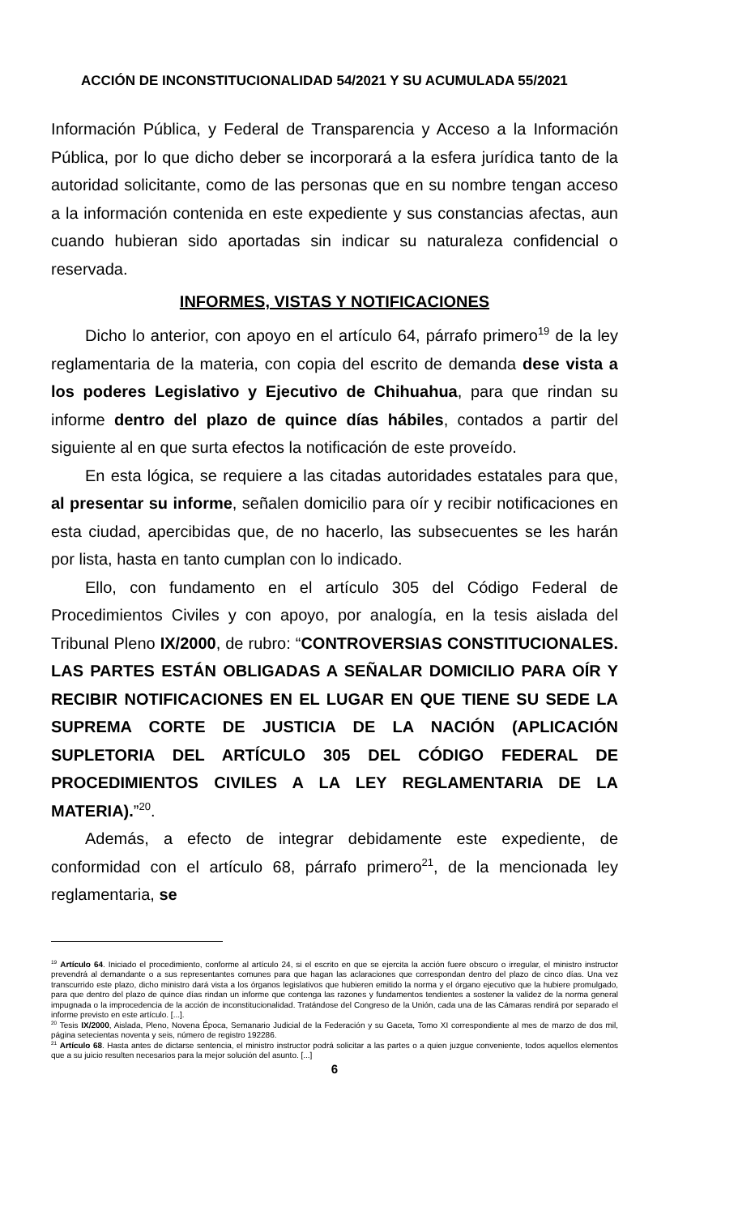ACCIÓN DE INCONSTITUCIONALIDAD 54/2021 Y SU ACUMULADA 55/2021
Información Pública, y Federal de Transparencia y Acceso a la Información Pública, por lo que dicho deber se incorporará a la esfera jurídica tanto de la autoridad solicitante, como de las personas que en su nombre tengan acceso a la información contenida en este expediente y sus constancias afectas, aun cuando hubieran sido aportadas sin indicar su naturaleza confidencial o reservada.
INFORMES, VISTAS Y NOTIFICACIONES
Dicho lo anterior, con apoyo en el artículo 64, párrafo primero<sup>19</sup> de la ley reglamentaria de la materia, con copia del escrito de demanda dese vista a los poderes Legislativo y Ejecutivo de Chihuahua, para que rindan su informe dentro del plazo de quince días hábiles, contados a partir del siguiente al en que surta efectos la notificación de este proveído.
En esta lógica, se requiere a las citadas autoridades estatales para que, al presentar su informe, señalen domicilio para oír y recibir notificaciones en esta ciudad, apercibidas que, de no hacerlo, las subsecuentes se les harán por lista, hasta en tanto cumplan con lo indicado.
Ello, con fundamento en el artículo 305 del Código Federal de Procedimientos Civiles y con apoyo, por analogía, en la tesis aislada del Tribunal Pleno IX/2000, de rubro: “CONTROVERSIAS CONSTITUCIONALES. LAS PARTES ESTÁN OBLIGADAS A SEÑALAR DOMICILIO PARA OÍR Y RECIBIR NOTIFICACIONES EN EL LUGAR EN QUE TIENE SU SEDE LA SUPREMA CORTE DE JUSTICIA DE LA NACIÓN (APLICACIÓN SUPLETORIA DEL ARTÍCULO 305 DEL CÓDIGO FEDERAL DE PROCEDIMIENTOS CIVILES A LA LEY REGLAMENTARIA DE LA MATERIA).”<sup>20</sup>.
Además, a efecto de integrar debidamente este expediente, de conformidad con el artículo 68, párrafo primero<sup>21</sup>, de la mencionada ley reglamentaria, se
<sup>19</sup> Artículo 64. Iniciado el procedimiento, conforme al artículo 24, si el escrito en que se ejercita la acción fuere obscuro o irregular, el ministro instructor prevendrá al demandante o a sus representantes comunes para que hagan las aclaraciones que correspondan dentro del plazo de cinco días. Una vez transcurrido este plazo, dicho ministro dará vista a los órganos legislativos que hubieren emitido la norma y el órgano ejecutivo que la hubiere promulgado, para que dentro del plazo de quince días rindan un informe que contenga las razones y fundamentos tendientes a sostener la validez de la norma general impugnada o la improcedencia de la acción de inconstitucionalidad. Tratándose del Congreso de la Unión, cada una de las Cámaras rendirá por separado el informe previsto en este artículo. [...].
<sup>20</sup> Tesis IX/2000, Aislada, Pleno, Novena Época, Semanario Judicial de la Federación y su Gaceta, Tomo XI correspondiente al mes de marzo de dos mil, página setecientas noventa y seis, número de registro 192286.
<sup>21</sup> Artículo 68. Hasta antes de dictarse sentencia, el ministro instructor podrá solicitar a las partes o a quien juzgue conveniente, todos aquellos elementos que a su juicio resulten necesarios para la mejor solución del asunto. [...]
6